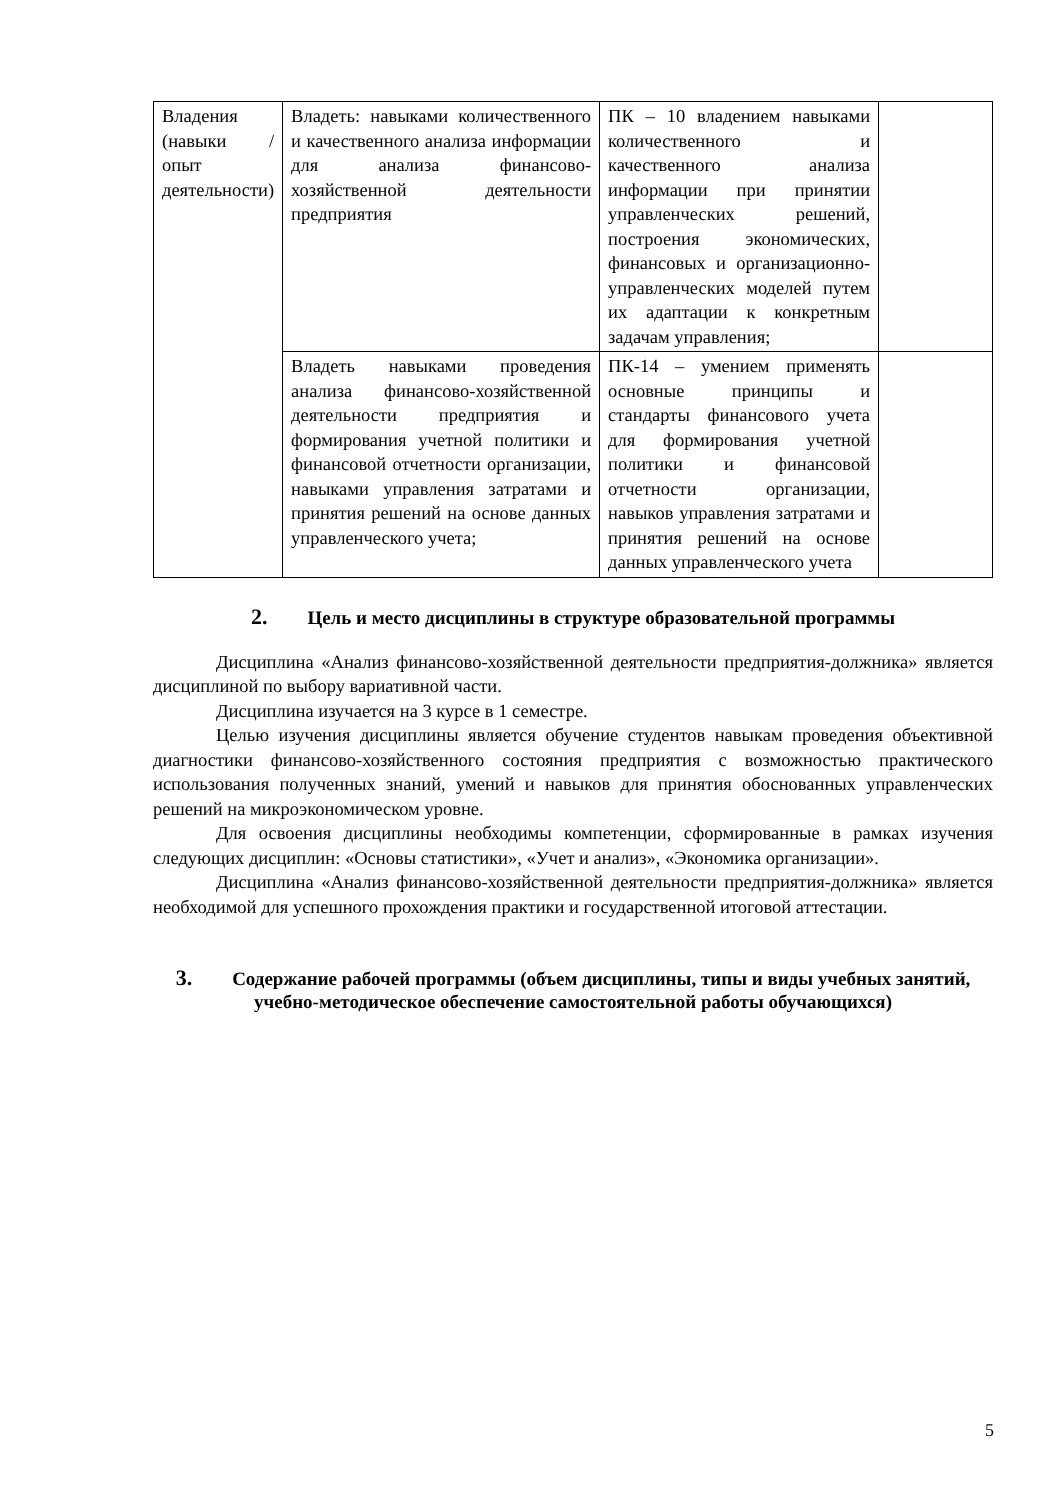| Владения (навыки / опыт деятельности) | Владеть: навыками количественного и качественного анализа информации для анализа финансово-хозяйственной деятельности предприятия | ПК – 10 владением навыками количественного и качественного анализа информации при принятии управленческих решений, построения экономических, финансовых и организационно-управленческих моделей путем их адаптации к конкретным задачам управления; | |
| | Владеть навыками проведения анализа финансово-хозяйственной деятельности предприятия и формирования учетной политики и финансовой отчетности организации, навыками управления затратами и принятия решений на основе данных управленческого учета; | ПК-14 – умением применять основные принципы и стандарты финансового учета для формирования учетной политики и финансовой отчетности организации, навыков управления затратами и принятия решений на основе данных управленческого учета | |
2. Цель и место дисциплины в структуре образовательной программы
Дисциплина «Анализ финансово-хозяйственной деятельности предприятия-должника» является дисциплиной по выбору вариативной части.
Дисциплина изучается на 3 курсе в 1 семестре.
Целью изучения дисциплины является обучение студентов навыкам проведения объективной диагностики финансово-хозяйственного состояния предприятия с возможностью практического использования полученных знаний, умений и навыков для принятия обоснованных управленческих решений на микроэкономическом уровне.
Для освоения дисциплины необходимы компетенции, сформированные в рамках изучения следующих дисциплин: «Основы статистики», «Учет и анализ», «Экономика организации».
Дисциплина «Анализ финансово-хозяйственной деятельности предприятия-должника» является необходимой для успешного прохождения практики и государственной итоговой аттестации.
3. Содержание рабочей программы (объем дисциплины, типы и виды учебных занятий, учебно-методическое обеспечение самостоятельной работы обучающихся)
5